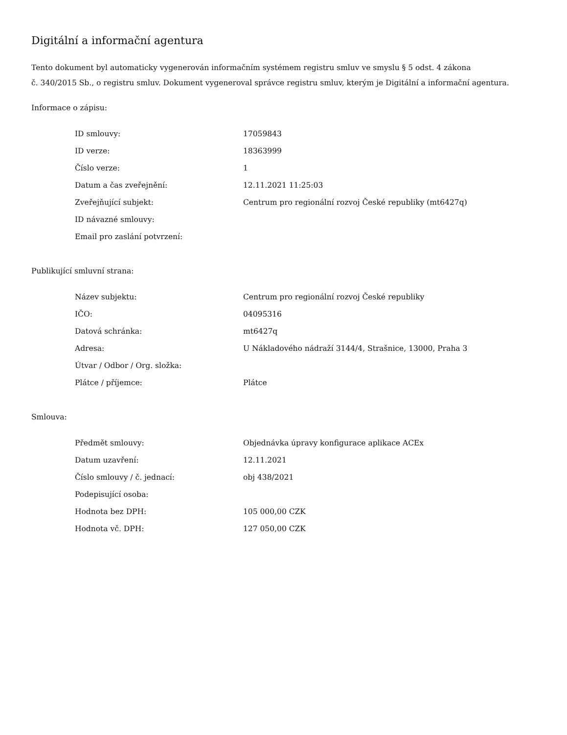Digitální a informační agentura
Tento dokument byl automaticky vygenerován informačním systémem registru smluv ve smyslu § 5 odst. 4 zákona
č. 340/2015 Sb., o registru smluv. Dokument vygeneroval správce registru smluv, kterým je Digitální a informační agentura.
Informace o zápisu:
| ID smlouvy: | 17059843 |
| ID verze: | 18363999 |
| Číslo verze: | 1 |
| Datum a čas zveřejnění: | 12.11.2021 11:25:03 |
| Zveřejňující subjekt: | Centrum pro regionální rozvoj České republiky (mt6427q) |
| ID návazné smlouvy: | |
| Email pro zaslání potvrzení: | |
Publikující smluvní strana:
| Název subjektu: | Centrum pro regionální rozvoj České republiky |
| IČO: | 04095316 |
| Datová schránka: | mt6427q |
| Adresa: | U Nákladového nádraží 3144/4, Strašnice, 13000, Praha 3 |
| Útvar / Odbor / Org. složka: | |
| Plátce / příjemce: | Plátce |
Smlouva:
| Předmět smlouvy: | Objednávka úpravy konfigurace aplikace ACEx |
| Datum uzavření: | 12.11.2021 |
| Číslo smlouvy / č. jednací: | obj 438/2021 |
| Podepisující osoba: | |
| Hodnota bez DPH: | 105 000,00 CZK |
| Hodnota vč. DPH: | 127 050,00 CZK |